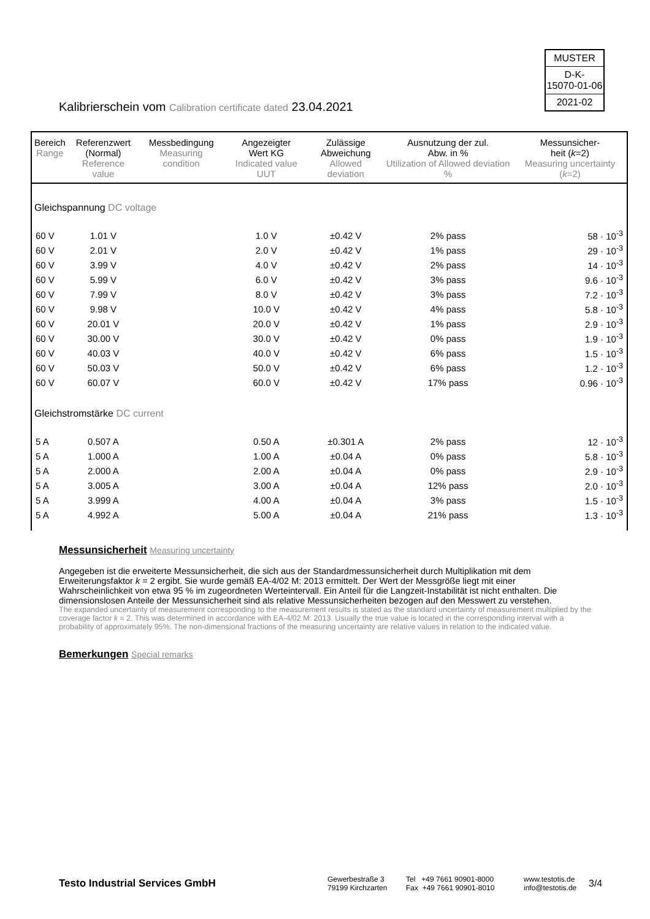MUSTER
D-K-
15070-01-06
2021-02
Kalibrierschein vom Calibration certificate dated 23.04.2021
| Bereich Range | Referenzwert (Normal) Reference value | Messbedingung Measuring condition | Angezeigter Wert KG Indicated value UUT | Zulässige Abweichung Allowed deviation | Ausnutzung der zul. Abw. in % Utilization of Allowed deviation % | Messunsicher- heit ( k =2) Measuring uncertainty ( k =2) |
| --- | --- | --- | --- | --- | --- | --- |
| Gleichspannung DC voltage | | | | | | |
| 60 V | 1.01 V | | 1.0 V | ±0.42 V | 2% pass | 58 · 10<sup>-3</sup> |
| 60 V | 2.01 V | | 2.0 V | ±0.42 V | 1% pass | 29 · 10<sup>-3</sup> |
| 60 V | 3.99 V | | 4.0 V | ±0.42 V | 2% pass | 14 · 10<sup>-3</sup> |
| 60 V | 5.99 V | | 6.0 V | ±0.42 V | 3% pass | 9.6 · 10<sup>-3</sup> |
| 60 V | 7.99 V | | 8.0 V | ±0.42 V | 3% pass | 7.2 · 10<sup>-3</sup> |
| 60 V | 9.98 V | | 10.0 V | ±0.42 V | 4% pass | 5.8 · 10<sup>-3</sup> |
| 60 V | 20.01 V | | 20.0 V | ±0.42 V | 1% pass | 2.9 · 10<sup>-3</sup> |
| 60 V | 30.00 V | | 30.0 V | ±0.42 V | 0% pass | 1.9 · 10<sup>-3</sup> |
| 60 V | 40.03 V | | 40.0 V | ±0.42 V | 6% pass | 1.5 · 10<sup>-3</sup> |
| 60 V | 50.03 V | | 50.0 V | ±0.42 V | 6% pass | 1.2 · 10<sup>-3</sup> |
| 60 V | 60.07 V | | 60.0 V | ±0.42 V | 17% pass | 0.96 · 10<sup>-3</sup> |
| Gleichstromstärke DC current | | | | | | |
| 5 A | 0.507 A | | 0.50 A | ±0.301 A | 2% pass | 12 · 10<sup>-3</sup> |
| 5 A | 1.000 A | | 1.00 A | ±0.04 A | 0% pass | 5.8 · 10<sup>-3</sup> |
| 5 A | 2.000 A | | 2.00 A | ±0.04 A | 0% pass | 2.9 · 10<sup>-3</sup> |
| 5 A | 3.005 A | | 3.00 A | ±0.04 A | 12% pass | 2.0 · 10<sup>-3</sup> |
| 5 A | 3.999 A | | 4.00 A | ±0.04 A | 3% pass | 1.5 · 10<sup>-3</sup> |
| 5 A | 4.992 A | | 5.00 A | ±0.04 A | 21% pass | 1.3 · 10<sup>-3</sup> |
Messunsicherheit Measuring uncertainty
Angegeben ist die erweiterte Messunsicherheit, die sich aus der Standardmessunsicherheit durch Multiplikation mit dem Erweiterungsfaktor k = 2 ergibt. Sie wurde gemäß EA-4/02 M: 2013 ermittelt. Der Wert der Messgröße liegt mit einer Wahrscheinlichkeit von etwa 95 % im zugeordneten Werteintervall. Ein Anteil für die Langzeit-Instabilität ist nicht enthalten. Die dimensionslosen Anteile der Messunsicherheit sind als relative Messunsicherheiten bezogen auf den Messwert zu verstehen.
The expanded uncertainty of measurement corresponding to the measurement results is stated as the standard uncertainty of measurement multiplied by the coverage factor k = 2. This was determined in accordance with EA-4/02 M: 2013. Usually the true value is located in the corresponding interval with a probability of approximately 95%. The non-dimensional fractions of the measuring uncertainty are relative values in relation to the indicated value.
Bemerkungen Special remarks
Testo Industrial Services GmbH
Gewerbestraße 3
79199 Kirchzarten
Tel +49 7661 90901-8000
Fax +49 7661 90901-8010
www.testotis.de
info@testotis.de
3/4